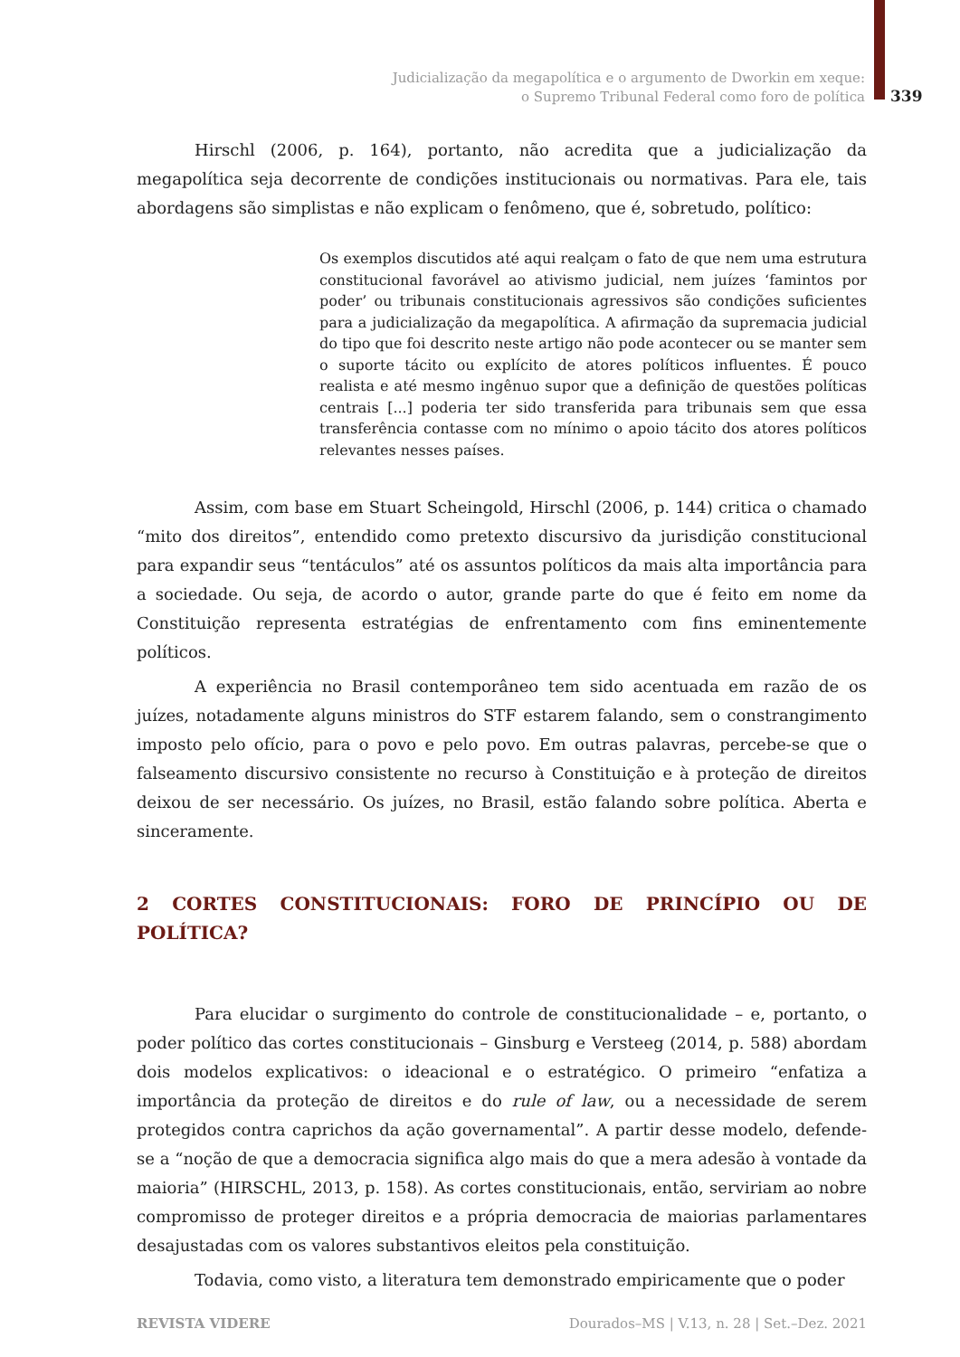Judicialização da megapolítica e o argumento de Dworkin em xeque:
o Supremo Tribunal Federal como foro de política
339
Hirschl (2006, p. 164), portanto, não acredita que a judicialização da megapolítica seja decorrente de condições institucionais ou normativas. Para ele, tais abordagens são simplistas e não explicam o fenômeno, que é, sobretudo, político:
Os exemplos discutidos até aqui realçam o fato de que nem uma estrutura constitucional favorável ao ativismo judicial, nem juízes ‘famintos por poder’ ou tribunais constitucionais agressivos são condições suficientes para a judicialização da megapolítica. A afirmação da supremacia judicial do tipo que foi descrito neste artigo não pode acontecer ou se manter sem o suporte tácito ou explícito de atores políticos influentes. É pouco realista e até mesmo ingênuo supor que a definição de questões políticas centrais [...] poderia ter sido transferida para tribunais sem que essa transferência contasse com no mínimo o apoio tácito dos atores políticos relevantes nesses países.
Assim, com base em Stuart Scheingold, Hirschl (2006, p. 144) critica o chamado “mito dos direitos”, entendido como pretexto discursivo da jurisdição constitucional para expandir seus “tentáculos” até os assuntos políticos da mais alta importância para a sociedade. Ou seja, de acordo o autor, grande parte do que é feito em nome da Constituição representa estratégias de enfrentamento com fins eminentemente políticos.
A experiência no Brasil contemporâneo tem sido acentuada em razão de os juízes, notadamente alguns ministros do STF estarem falando, sem o constrangimento imposto pelo ofício, para o povo e pelo povo. Em outras palavras, percebe-se que o falseamento discursivo consistente no recurso à Constituição e à proteção de direitos deixou de ser necessário. Os juízes, no Brasil, estão falando sobre política. Aberta e sinceramente.
2 CORTES CONSTITUCIONAIS: FORO DE PRINCÍPIO OU DE POLÍTICA?
Para elucidar o surgimento do controle de constitucionalidade – e, portanto, o poder político das cortes constitucionais – Ginsburg e Versteeg (2014, p. 588) abordam dois modelos explicativos: o ideacional e o estratégico. O primeiro “enfatiza a importância da proteção de direitos e do rule of law, ou a necessidade de serem protegidos contra caprichos da ação governamental”. A partir desse modelo, defende-se a “noção de que a democracia significa algo mais do que a mera adesão à vontade da maioria” (HIRSCHL, 2013, p. 158). As cortes constitucionais, então, serviriam ao nobre compromisso de proteger direitos e a própria democracia de maiorias parlamentares desajustadas com os valores substantivos eleitos pela constituição.
Todavia, como visto, a literatura tem demonstrado empiricamente que o poder
REVISTA VIDERE Dourados–MS | V.13, n. 28 | Set.–Dez. 2021